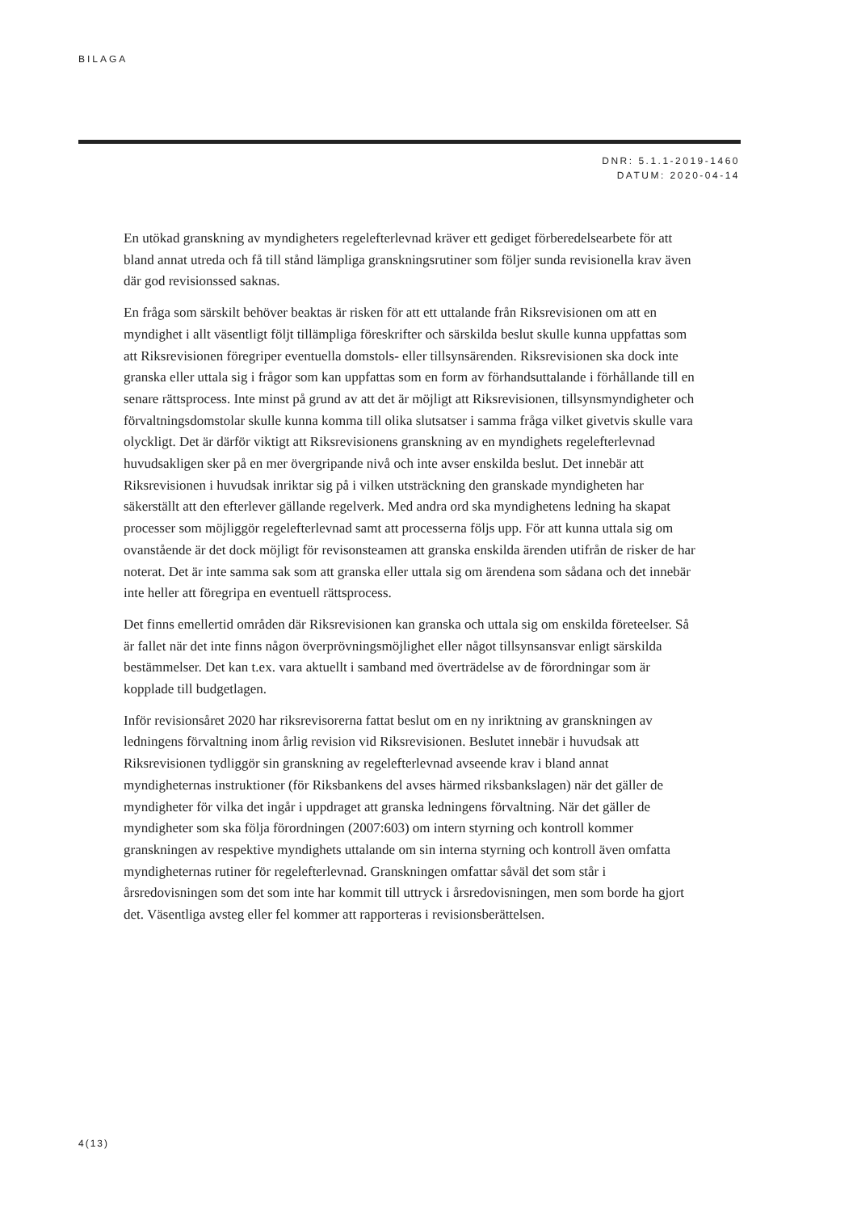BILAGA
DNR: 5.1.1-2019-1460
DATUM: 2020-04-14
En utökad granskning av myndigheters regelefterlevnad kräver ett gediget förberedelsearbete för att bland annat utreda och få till stånd lämpliga granskningsrutiner som följer sunda revisionella krav även där god revisionssed saknas.
En fråga som särskilt behöver beaktas är risken för att ett uttalande från Riksrevisionen om att en myndighet i allt väsentligt följt tillämpliga föreskrifter och särskilda beslut skulle kunna uppfattas som att Riksrevisionen föregriper eventuella domstols- eller tillsynsärenden. Riksrevisionen ska dock inte granska eller uttala sig i frågor som kan uppfattas som en form av förhandsuttalande i förhållande till en senare rättsprocess. Inte minst på grund av att det är möjligt att Riksrevisionen, tillsynsmyndigheter och förvaltningsdomstolar skulle kunna komma till olika slutsatser i samma fråga vilket givetvis skulle vara olyckligt. Det är därför viktigt att Riksrevisionens granskning av en myndighets regelefterlevnad huvudsakligen sker på en mer övergripande nivå och inte avser enskilda beslut. Det innebär att Riksrevisionen i huvudsak inriktar sig på i vilken utsträckning den granskade myndigheten har säkerställt att den efterlever gällande regelverk. Med andra ord ska myndighetens ledning ha skapat processer som möjliggör regelefterlevnad samt att processerna följs upp. För att kunna uttala sig om ovanstående är det dock möjligt för revisonsteamen att granska enskilda ärenden utifrån de risker de har noterat. Det är inte samma sak som att granska eller uttala sig om ärendena som sådana och det innebär inte heller att föregripa en eventuell rättsprocess.
Det finns emellertid områden där Riksrevisionen kan granska och uttala sig om enskilda företeelser. Så är fallet när det inte finns någon överprövningsmöjlighet eller något tillsynsansvar enligt särskilda bestämmelser. Det kan t.ex. vara aktuellt i samband med överträdelse av de förordningar som är kopplade till budgetlagen.
Inför revisionsåret 2020 har riksrevisorerna fattat beslut om en ny inriktning av granskningen av ledningens förvaltning inom årlig revision vid Riksrevisionen. Beslutet innebär i huvudsak att Riksrevisionen tydliggör sin granskning av regelefterlevnad avseende krav i bland annat myndigheternas instruktioner (för Riksbankens del avses härmed riksbankslagen) när det gäller de myndigheter för vilka det ingår i uppdraget att granska ledningens förvaltning. När det gäller de myndigheter som ska följa förordningen (2007:603) om intern styrning och kontroll kommer granskningen av respektive myndighets uttalande om sin interna styrning och kontroll även omfatta myndigheternas rutiner för regelefterlevnad. Granskningen omfattar såväl det som står i årsredovisningen som det som inte har kommit till uttryck i årsredovisningen, men som borde ha gjort det. Väsentliga avsteg eller fel kommer att rapporteras i revisionsberättelsen.
4(13)